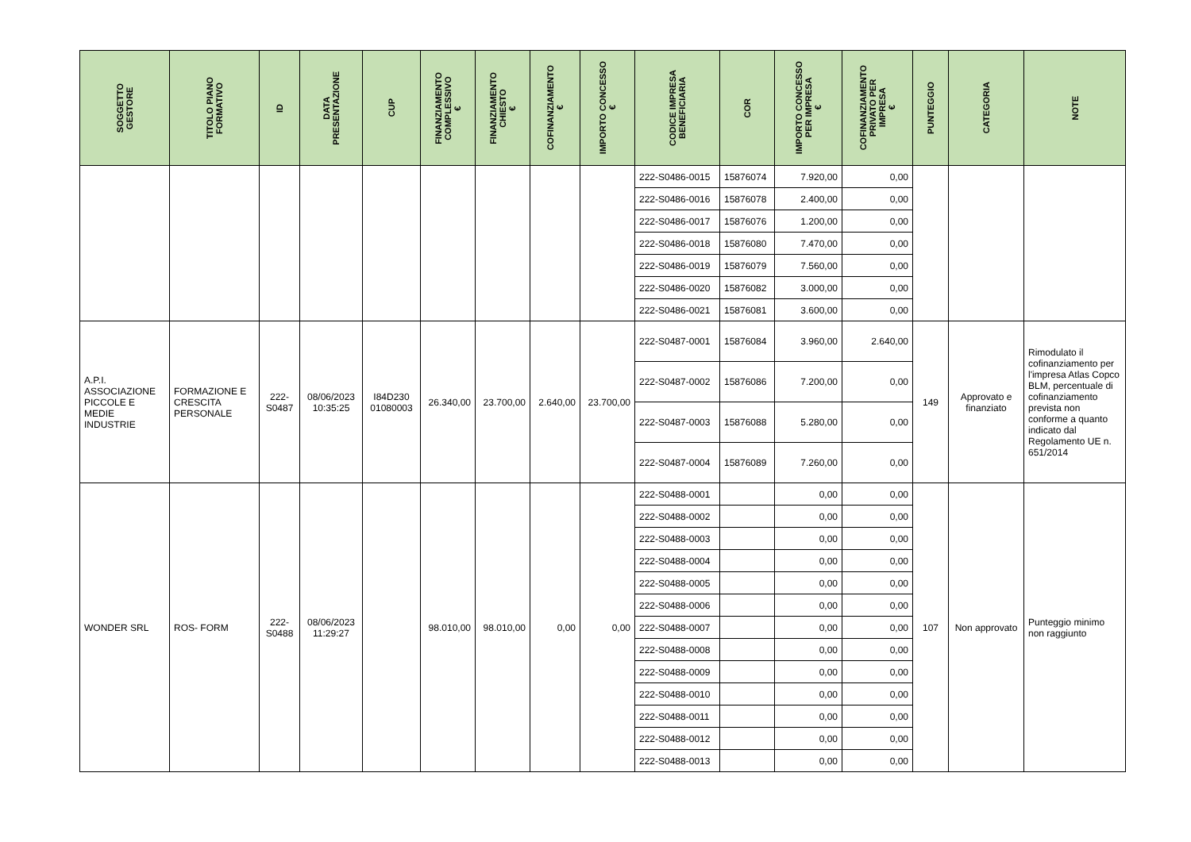| SOGGETTO GESTORE | TITOLO PIANO FORMATIVO | ID | DATA PRESENTAZIONE | CUP | FINANZIAMENTO COMPLESSIVO € | FINANZIAMENTO CHIESTO € | COFINANZIAMENTO € | IMPORTO CONCESSO € | CODICE IMPRESA BENEFICIARIA | COR | IMPORTO CONCESSO PER IMPRESA € | COFINANZIAMENTO PRIVATO PER IMPRESA € | PUNTEGGIO | CATEGORIA | NOTE |
| --- | --- | --- | --- | --- | --- | --- | --- | --- | --- | --- | --- | --- | --- | --- | --- |
| | | | | | | | | | 222-S0486-0015 | 15876074 | 7.920,00 | 0,00 | | | |
| | | | | | | | | | 222-S0486-0016 | 15876078 | 2.400,00 | 0,00 | | | |
| | | | | | | | | | 222-S0486-0017 | 15876076 | 1.200,00 | 0,00 | | | |
| | | | | | | | | | 222-S0486-0018 | 15876080 | 7.470,00 | 0,00 | | | |
| | | | | | | | | | 222-S0486-0019 | 15876079 | 7.560,00 | 0,00 | | | |
| | | | | | | | | | 222-S0486-0020 | 15876082 | 3.000,00 | 0,00 | | | |
| | | | | | | | | | 222-S0486-0021 | 15876081 | 3.600,00 | 0,00 | | | |
| A.P.I. ASSOCIAZIONE PICCOLE E MEDIE INDUSTRIE | FORMAZIONE E CRESCITA PERSONALE | 222- S0487 | 08/06/2023 10:35:25 | I84D230 01080003 | 26.340,00 | 23.700,00 | 2.640,00 | 23.700,00 | 222-S0487-0001 | 15876084 | 3.960,00 | 2.640,00 | 149 | Approvato e finanziato | Rimodulato il cofinanziamento per l'impresa Atlas Copco BLM, percentuale di cofinanziamento prevista non conforme a quanto indicato dal Regolamento UE n. 651/2014 |
| | | | | | | | | | 222-S0487-0002 | 15876086 | 7.200,00 | 0,00 | | | |
| | | | | | | | | | 222-S0487-0003 | 15876088 | 5.280,00 | 0,00 | | | |
| | | | | | | | | | 222-S0487-0004 | 15876089 | 7.260,00 | 0,00 | | | |
| WONDER SRL | ROS- FORM | 222- S0488 | 08/06/2023 11:29:27 | | 98.010,00 | 98.010,00 | 0,00 | 0,00 | 222-S0488-0001 | | 0,00 | 0,00 | 107 | Non approvato | Punteggio minimo non raggiunto |
| | | | | | | | | | 222-S0488-0002 | | 0,00 | 0,00 | | | |
| | | | | | | | | | 222-S0488-0003 | | 0,00 | 0,00 | | | |
| | | | | | | | | | 222-S0488-0004 | | 0,00 | 0,00 | | | |
| | | | | | | | | | 222-S0488-0005 | | 0,00 | 0,00 | | | |
| | | | | | | | | | 222-S0488-0006 | | 0,00 | 0,00 | | | |
| | | | | | | | | | 222-S0488-0007 | | 0,00 | 0,00 | | | |
| | | | | | | | | | 222-S0488-0008 | | 0,00 | 0,00 | | | |
| | | | | | | | | | 222-S0488-0009 | | 0,00 | 0,00 | | | |
| | | | | | | | | | 222-S0488-0010 | | 0,00 | 0,00 | | | |
| | | | | | | | | | 222-S0488-0011 | | 0,00 | 0,00 | | | |
| | | | | | | | | | 222-S0488-0012 | | 0,00 | 0,00 | | | |
| | | | | | | | | | 222-S0488-0013 | | 0,00 | 0,00 | | | |